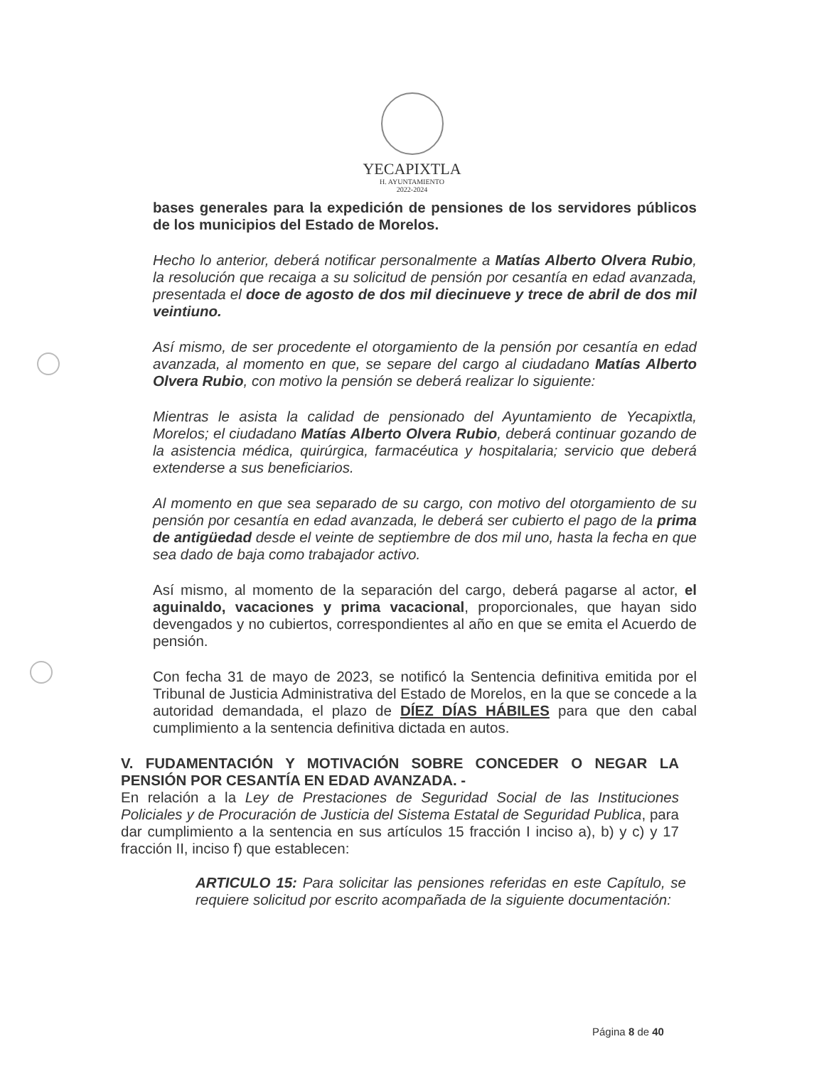YECAPIXTLA
H. AYUNTAMIENTO
2022-2024
bases generales para la expedición de pensiones de los servidores públicos de los municipios del Estado de Morelos.
Hecho lo anterior, deberá notificar personalmente a Matías Alberto Olvera Rubio, la resolución que recaiga a su solicitud de pensión por cesantía en edad avanzada, presentada el doce de agosto de dos mil diecinueve y trece de abril de dos mil veintiuno.
Así mismo, de ser procedente el otorgamiento de la pensión por cesantía en edad avanzada, al momento en que, se separe del cargo al ciudadano Matías Alberto Olvera Rubio, con motivo la pensión se deberá realizar lo siguiente:
Mientras le asista la calidad de pensionado del Ayuntamiento de Yecapixtla, Morelos; el ciudadano Matías Alberto Olvera Rubio, deberá continuar gozando de la asistencia médica, quirúrgica, farmacéutica y hospitalaria; servicio que deberá extenderse a sus beneficiarios.
Al momento en que sea separado de su cargo, con motivo del otorgamiento de su pensión por cesantía en edad avanzada, le deberá ser cubierto el pago de la prima de antigüedad desde el veinte de septiembre de dos mil uno, hasta la fecha en que sea dado de baja como trabajador activo.
Así mismo, al momento de la separación del cargo, deberá pagarse al actor, el aguinaldo, vacaciones y prima vacacional, proporcionales, que hayan sido devengados y no cubiertos, correspondientes al año en que se emita el Acuerdo de pensión.
Con fecha 31 de mayo de 2023, se notificó la Sentencia definitiva emitida por el Tribunal de Justicia Administrativa del Estado de Morelos, en la que se concede a la autoridad demandada, el plazo de DÍEZ DÍAS HÁBILES para que den cabal cumplimiento a la sentencia definitiva dictada en autos.
V. FUDAMENTACIÓN Y MOTIVACIÓN SOBRE CONCEDER O NEGAR LA PENSIÓN POR CESANTÍA EN EDAD AVANZADA. -
En relación a la Ley de Prestaciones de Seguridad Social de las Instituciones Policiales y de Procuración de Justicia del Sistema Estatal de Seguridad Publica, para dar cumplimiento a la sentencia en sus artículos 15 fracción I inciso a), b) y c) y 17 fracción II, inciso f) que establecen:
ARTICULO 15: Para solicitar las pensiones referidas en este Capítulo, se requiere solicitud por escrito acompañada de la siguiente documentación:
Página 8 de 40